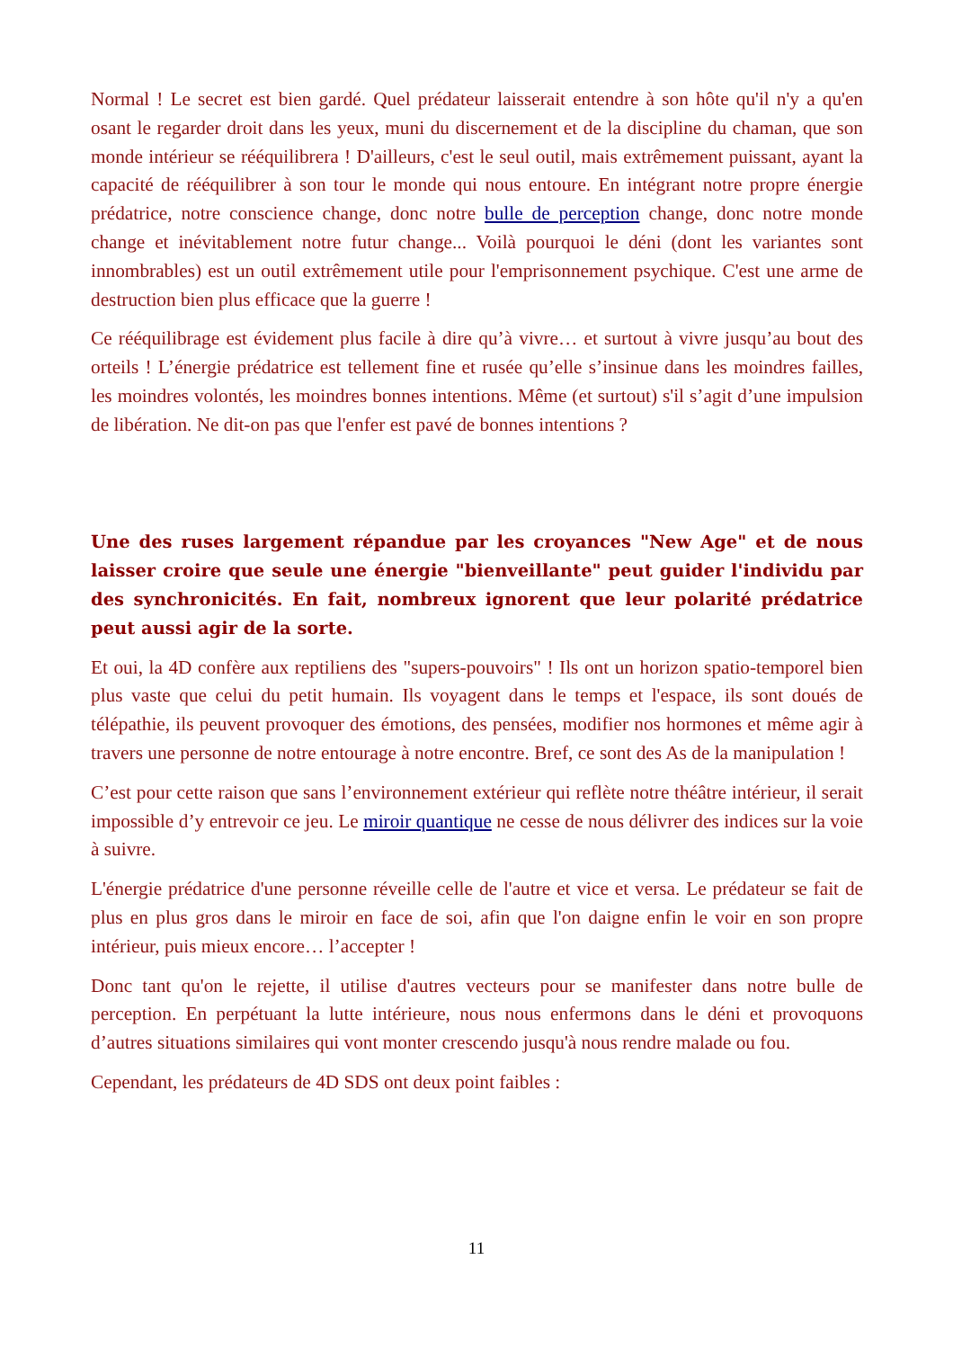Normal ! Le secret est bien gardé. Quel prédateur laisserait entendre à son hôte qu'il n'y a qu'en osant le regarder droit dans les yeux, muni du discernement et de la discipline du chaman, que son monde intérieur se rééquilibrera ! D'ailleurs, c'est le seul outil, mais extrêmement puissant, ayant la capacité de rééquilibrer à son tour le monde qui nous entoure. En intégrant notre propre énergie prédatrice, notre conscience change, donc notre bulle de perception change, donc notre monde change et inévitablement notre futur change... Voilà pourquoi le déni (dont les variantes sont innombrables) est un outil extrêmement utile pour l'emprisonnement psychique. C'est une arme de destruction bien plus efficace que la guerre !
Ce rééquilibrage est évidement plus facile à dire qu’à vivre… et surtout à vivre jusqu’au bout des orteils ! L’énergie prédatrice est tellement fine et rusée qu’elle s’insinue dans les moindres failles, les moindres volontés, les moindres bonnes intentions. Même (et surtout) s'il s’agit d’une impulsion de libération. Ne dit-on pas que l'enfer est pavé de bonnes intentions ?
Une des ruses largement répandue par les croyances "New Age" et de nous laisser croire que seule une énergie "bienveillante" peut guider l'individu par des synchronicités. En fait, nombreux ignorent que leur polarité prédatrice peut aussi agir de la sorte.
Et oui, la 4D confère aux reptiliens des "supers-pouvoirs" ! Ils ont un horizon spatio-temporel bien plus vaste que celui du petit humain. Ils voyagent dans le temps et l'espace, ils sont doués de télépathie, ils peuvent provoquer des émotions, des pensées, modifier nos hormones et même agir à travers une personne de notre entourage à notre encontre. Bref, ce sont des As de la manipulation !
C’est pour cette raison que sans l’environnement extérieur qui reflète notre théâtre intérieur, il serait impossible d’y entrevoir ce jeu. Le miroir quantique ne cesse de nous délivrer des indices sur la voie à suivre.
L'énergie prédatrice d'une personne réveille celle de l'autre et vice et versa. Le prédateur se fait de plus en plus gros dans le miroir en face de soi, afin que l'on daigne enfin le voir en son propre intérieur, puis mieux encore… l’accepter !
Donc tant qu'on le rejette, il utilise d'autres vecteurs pour se manifester dans notre bulle de perception. En perpétuant la lutte intérieure, nous nous enfermons dans le déni et provoquons d’autres situations similaires qui vont monter crescendo jusqu'à nous rendre malade ou fou.
Cependant, les prédateurs de 4D SDS ont deux point faibles :
11